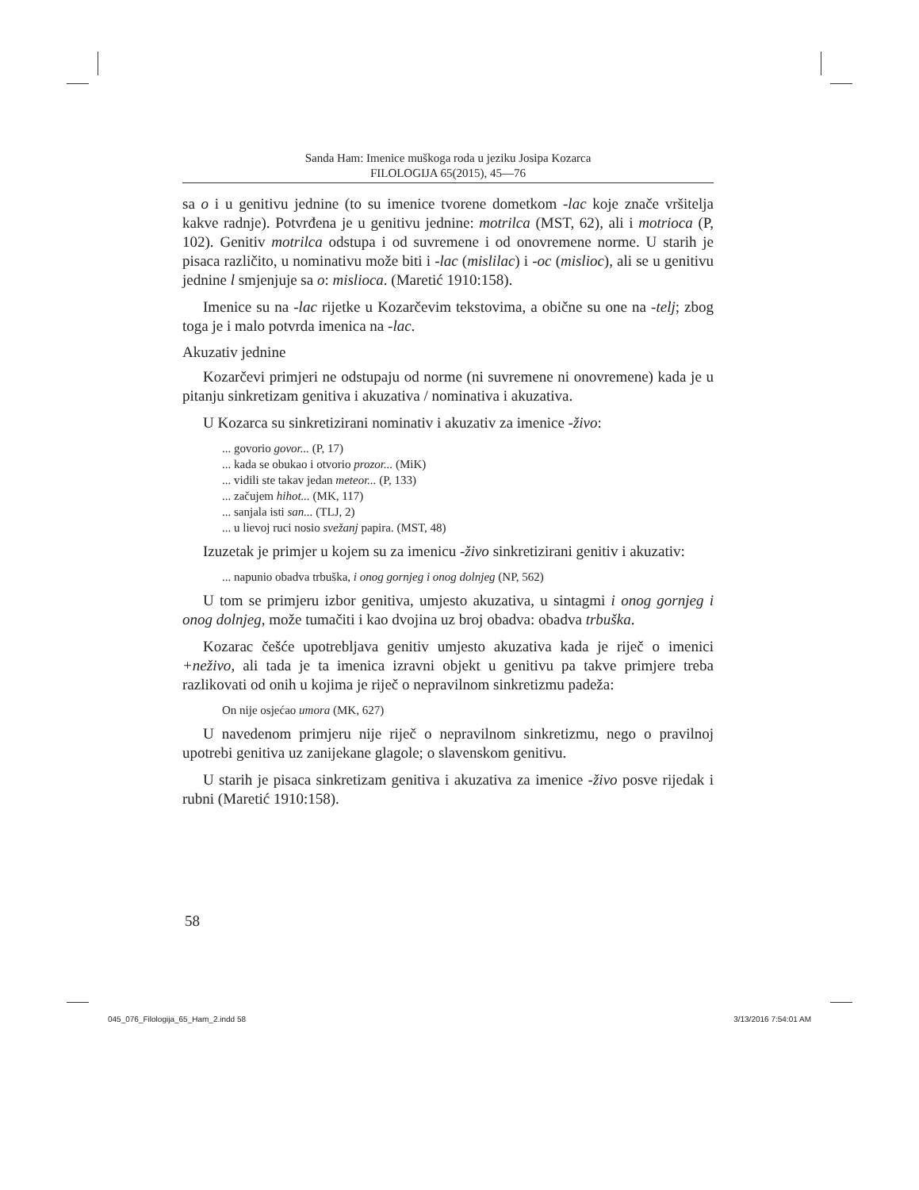Sanda Ham: Imenice muškoga roda u jeziku Josipa Kozarca
FILOLOGIJA 65(2015), 45—76
sa o i u genitivu jednine (to su imenice tvorene dometkom -lac koje znače vršitelja kakve radnje). Potvrđena je u genitivu jednine: motrilca (MST, 62), ali i motrioca (P, 102). Genitiv motrilca odstupa i od suvremene i od onovremene norme. U starih je pisaca različito, u nominativu može biti i -lac (mislilac) i -oc (mislioc), ali se u genitivu jednine l smjenjuje sa o: mislioca. (Maretić 1910:158).
Imenice su na -lac rijetke u Kozarčevim tekstovima, a obične su one na -telj; zbog toga je i malo potvrda imenica na -lac.
Akuzativ jednine
Kozarčevi primjeri ne odstupaju od norme (ni suvremene ni onovremene) kada je u pitanju sinkretizam genitiva i akuzativa / nominativa i akuzativa.
U Kozarca su sinkretizirani nominativ i akuzativ za imenice -živo:
... govorio govor... (P, 17)
... kada se obukao i otvorio prozor... (MiK)
... vidili ste takav jedan meteor... (P, 133)
... začujem hihot... (MK, 117)
... sanjala isti san... (TLJ, 2)
... u lievoj ruci nosio svežanj papira. (MST, 48)
Izuzetak je primjer u kojem su za imenicu -živo sinkretizirani genitiv i akuzativ:
... napunio obadva trbuška, i onog gornjeg i onog dolnjeg (NP, 562)
U tom se primjeru izbor genitiva, umjesto akuzativa, u sintagmi i onog gornjeg i onog dolnjeg, može tumačiti i kao dvojina uz broj obadva: obadva trbuška.
Kozarac češće upotrebljava genitiv umjesto akuzativa kada je riječ o imenici +neživo, ali tada je ta imenica izravni objekt u genitivu pa takve primjere treba razlikovati od onih u kojima je riječ o nepravilnom sinkretizmu padeža:
On nije osjećao umora (MK, 627)
U navedenom primjeru nije riječ o nepravilnom sinkretizmu, nego o pravilnoj upotrebi genitiva uz zanijekane glagole; o slavenskom genitivu.
U starih je pisaca sinkretizam genitiva i akuzativa za imenice -živo posve rijedak i rubni (Maretić 1910:158).
58
045_076_Filologija_65_Ham_2.indd 58 3/13/2016 7:54:01 AM